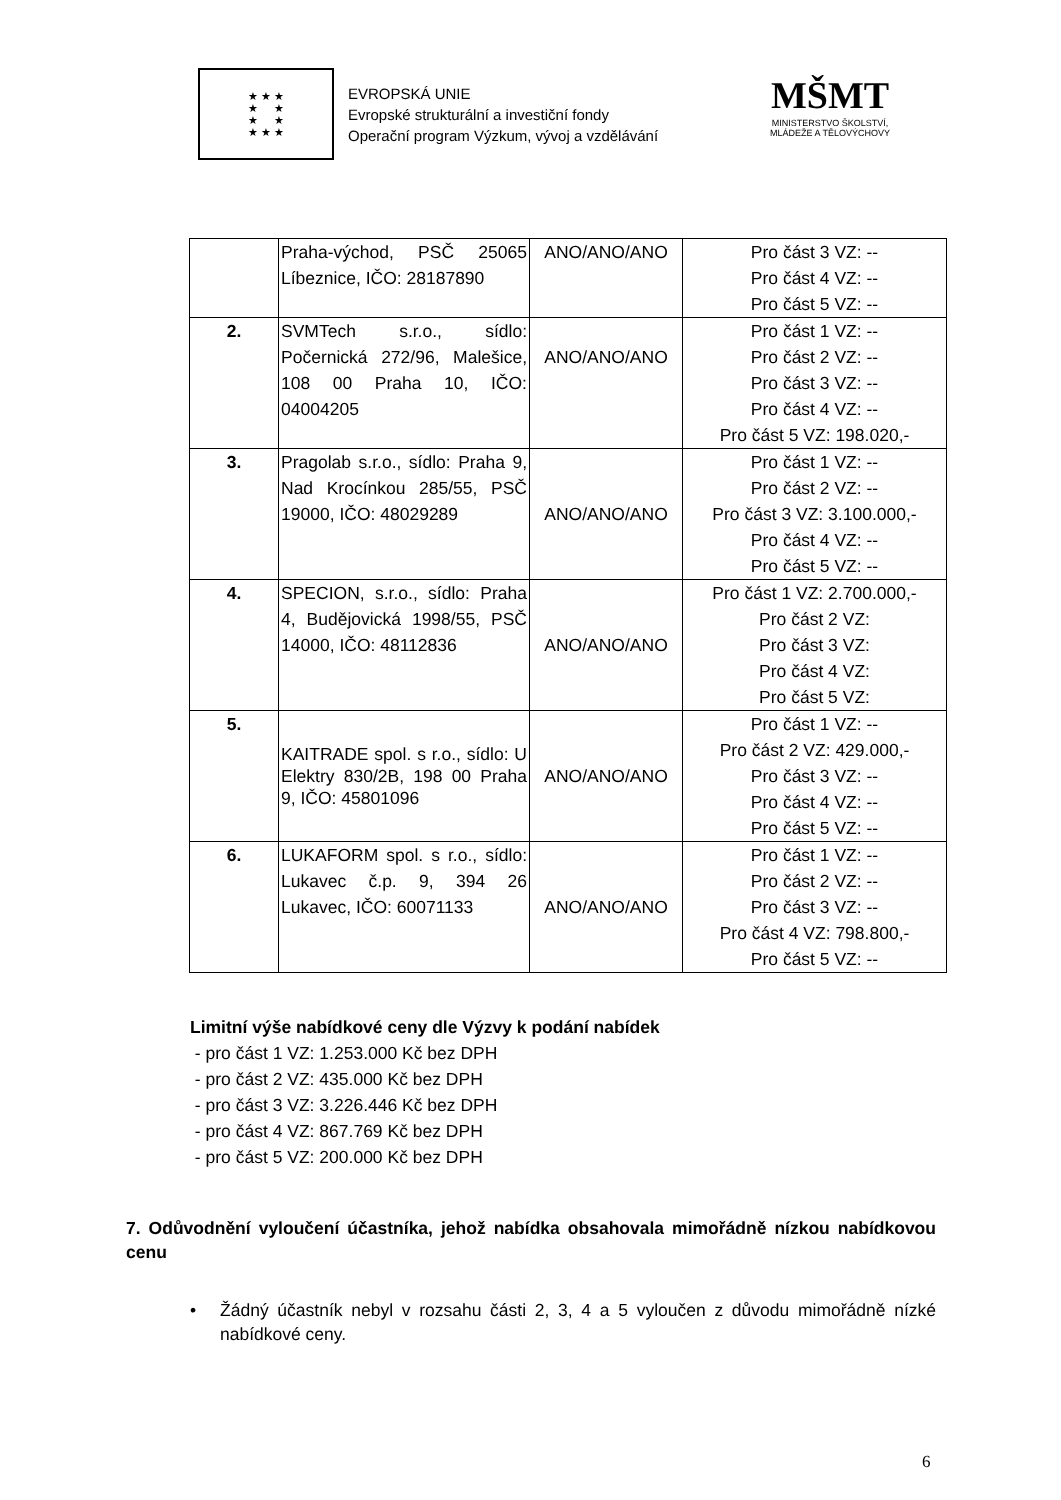★ ★ ★
★ ★
★ ★
★ ★ ★
EVROPSKÁ UNIE
Evropské strukturální a investiční fondy
Operační program Výzkum, vývoj a vzdělávání
MŠMT
MINISTERSTVO ŠKOLSTVÍ,
MLÁDEŽE A TĚLOVÝCHOVY
| | Praha-východ, PSČ 25065 Líbeznice, IČO: 28187890 | ANO/ANO/ANO | Pro část 3 VZ: -- Pro část 4 VZ: -- Pro část 5 VZ: -- |
| 2. | SVMTech s.r.o., sídlo: Počernická 272/96, Malešice, 108 00 Praha 10, IČO: 04004205 | ANO/ANO/ANO | Pro část 1 VZ: -- Pro část 2 VZ: -- Pro část 3 VZ: -- Pro část 4 VZ: -- Pro část 5 VZ: 198.020,- |
| 3. | Pragolab s.r.o., sídlo: Praha 9, Nad Krocínkou 285/55, PSČ 19000, IČO: 48029289 | ANO/ANO/ANO | Pro část 1 VZ: -- Pro část 2 VZ: -- Pro část 3 VZ: 3.100.000,- Pro část 4 VZ: -- Pro část 5 VZ: -- |
| 4. | SPECION, s.r.o., sídlo: Praha 4, Budějovická 1998/55, PSČ 14000, IČO: 48112836 | ANO/ANO/ANO | Pro část 1 VZ: 2.700.000,- Pro část 2 VZ: Pro část 3 VZ: Pro část 4 VZ: Pro část 5 VZ: |
| 5. | KAITRADE spol. s r.o., sídlo: U Elektry 830/2B, 198 00 Praha 9, IČO: 45801096 | ANO/ANO/ANO | Pro část 1 VZ: -- Pro část 2 VZ: 429.000,- Pro část 3 VZ: -- Pro část 4 VZ: -- Pro část 5 VZ: -- |
| 6. | LUKAFORM spol. s r.o., sídlo: Lukavec č.p. 9, 394 26 Lukavec, IČO: 60071133 | ANO/ANO/ANO | Pro část 1 VZ: -- Pro část 2 VZ: -- Pro část 3 VZ: -- Pro část 4 VZ: 798.800,- Pro část 5 VZ: -- |
Limitní výše nabídkové ceny dle Výzvy k podání nabídek
- pro část 1 VZ: 1.253.000 Kč bez DPH
- pro část 2 VZ: 435.000 Kč bez DPH
- pro část 3 VZ: 3.226.446 Kč bez DPH
- pro část 4 VZ: 867.769 Kč bez DPH
- pro část 5 VZ: 200.000 Kč bez DPH
7. Odůvodnění vyloučení účastníka, jehož nabídka obsahovala mimořádně nízkou nabídkovou cenu
• Žádný účastník nebyl v rozsahu části 2, 3, 4 a 5 vyloučen z důvodu mimořádně nízké nabídkové ceny.
6